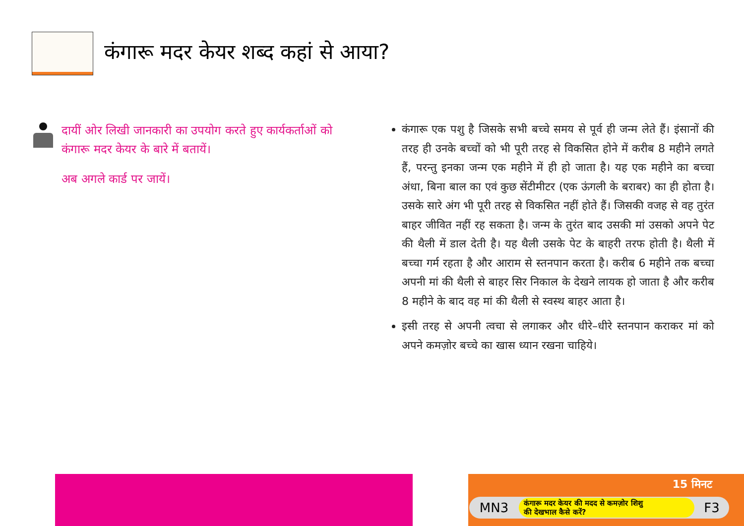कंगारू मदर केयर शब्द कहां से आया?
दायीं ओर लिखी जानकारी का उपयोग करते हुए कार्यकर्ताओं को कंगारू मदर केयर के बारे में बतायें।
अब अगले कार्ड पर जायें।
कंगारू एक पशु है जिसके सभी बच्चे समय से पूर्व ही जन्म लेते हैं। इंसानों की तरह ही उनके बच्चों को भी पूरी तरह से विकसित होने में करीब 8 महीने लगते हैं, परन्तु इनका जन्म एक महीने में ही हो जाता है। यह एक महीने का बच्चा अंधा, बिना बाल का एवं कुछ सेंटीमीटर (एक ऊंगली के बराबर) का ही होता है। उसके सारे अंग भी पूरी तरह से विकसित नहीं होते हैं। जिसकी वजह से वह तुरंत बाहर जीवित नहीं रह सकता है। जन्म के तुरंत बाद उसकी मां उसको अपने पेट की थैली में डाल देती है। यह थैली उसके पेट के बाहरी तरफ होती है। थैली में बच्चा गर्म रहता है और आराम से स्तनपान करता है। करीब 6 महीने तक बच्चा अपनी मां की थैली से बाहर सिर निकाल के देखने लायक हो जाता है और करीब 8 महीने के बाद वह मां की थैली से स्वस्थ बाहर आता है।
इसी तरह से अपनी त्वचा से लगाकर और धीरे–धीरे स्तनपान कराकर मां को अपने कमज़ोर बच्चे का खास ध्यान रखना चाहिये।
15 मिनट
MN3
कंगारू मदर केयर की मदद से कमज़ोर शिशु
की देखभाल कैसे करें?
F3